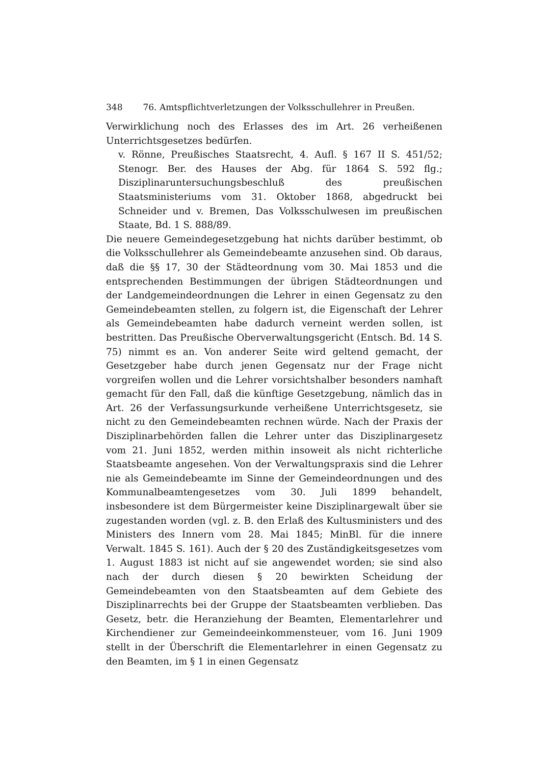348 76. Amtspflichtverletzungen der Volksschullehrer in Preußen.
Verwirklichung noch des Erlasses des im Art. 26 verheißenen Unterrichtsgesetzes bedürfen.
v. Rönne, Preußisches Staatsrecht, 4. Aufl. § 167 II S. 451/52; Stenogr. Ber. des Hauses der Abg. für 1864 S. 592 flg.; Disziplinaruntersuchungsbeschluß des preußischen Staatsministeriums vom 31. Oktober 1868, abgedruckt bei Schneider und v. Bremen, Das Volksschulwesen im preußischen Staate, Bd. 1 S. 888/89.
Die neuere Gemeindegesetzgebung hat nichts darüber bestimmt, ob die Volksschullehrer als Gemeindebeamte anzusehen sind. Ob daraus, daß die §§ 17, 30 der Städteordnung vom 30. Mai 1853 und die entsprechenden Bestimmungen der übrigen Städteordnungen und der Landgemeindeordnungen die Lehrer in einen Gegensatz zu den Gemeindebeamten stellen, zu folgern ist, die Eigenschaft der Lehrer als Gemeindebeamten habe dadurch verneint werden sollen, ist bestritten. Das Preußische Oberverwaltungsgericht (Entsch. Bd. 14 S. 75) nimmt es an. Von anderer Seite wird geltend gemacht, der Gesetzgeber habe durch jenen Gegensatz nur der Frage nicht vorgreifen wollen und die Lehrer vorsichtshalber besonders namhaft gemacht für den Fall, daß die künftige Gesetzgebung, nämlich das in Art. 26 der Verfassungsurkunde verheißene Unterrichtsgesetz, sie nicht zu den Gemeindebeamten rechnen würde. Nach der Praxis der Disziplinarbehörden fallen die Lehrer unter das Disziplinargesetz vom 21. Juni 1852, werden mithin insoweit als nicht richterliche Staatsbeamte angesehen. Von der Verwaltungspraxis sind die Lehrer nie als Gemeindebeamte im Sinne der Gemeindeordnungen und des Kommunalbeamtengesetzes vom 30. Juli 1899 behandelt, insbesondere ist dem Bürgermeister keine Disziplinargewalt über sie zugestanden worden (vgl. z. B. den Erlaß des Kultusministers und des Ministers des Innern vom 28. Mai 1845; MinBl. für die innere Verwalt. 1845 S. 161). Auch der § 20 des Zuständigkeitsgesetzes vom 1. August 1883 ist nicht auf sie angewendet worden; sie sind also nach der durch diesen § 20 bewirkten Scheidung der Gemeindebeamten von den Staatsbeamten auf dem Gebiete des Disziplinarrechts bei der Gruppe der Staatsbeamten verblieben. Das Gesetz, betr. die Heranziehung der Beamten, Elementarlehrer und Kirchendiener zur Gemeindeeinkommensteuer, vom 16. Juni 1909 stellt in der Überschrift die Elementarlehrer in einen Gegensatz zu den Beamten, im § 1 in einen Gegensatz